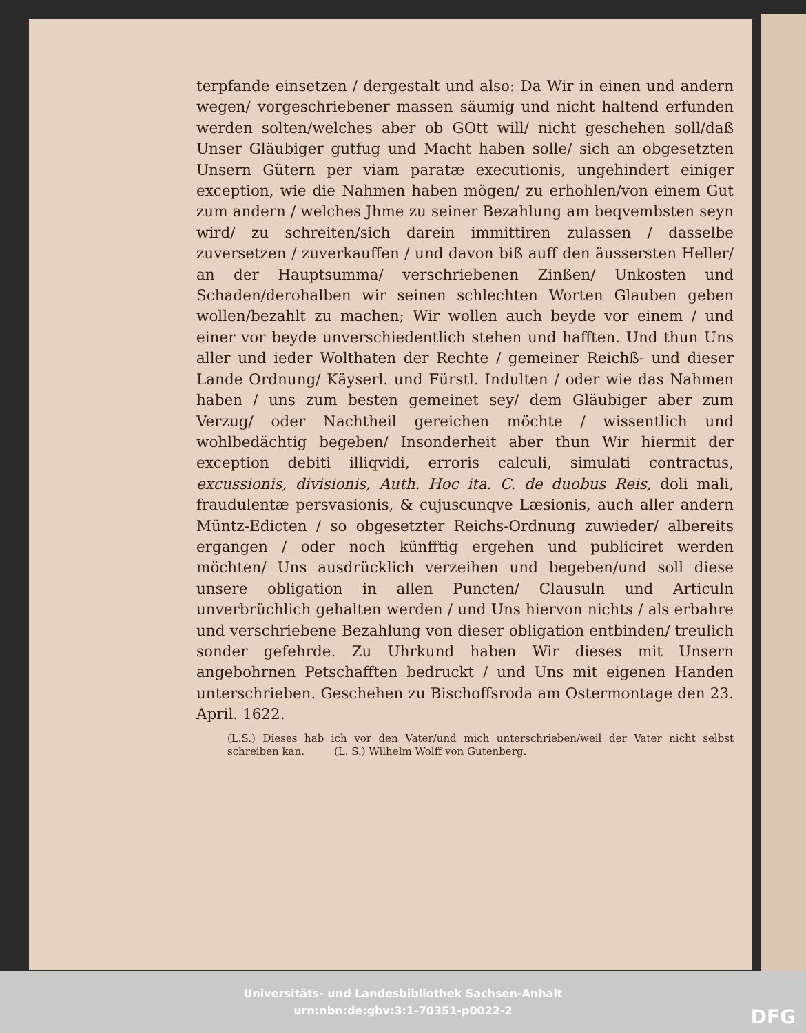terpfande einsetzen / dergestalt und also: Da Wir in einen und andern wegen/ vorgeschriebener massen säumig und nicht haltend erfunden werden solten/welches aber ob GOtt will/ nicht geschehen soll/daß Unser Gläubiger gutfug und Macht haben solle/ sich an obgesetzten Unsern Gütern per viam paratæ executionis, ungehindert einiger exception, wie die Nahmen haben mögen/ zu erhohlen/von einem Gut zum andern / welches Jhme zu seiner Bezahlung am beqvembsten seyn wird/ zu schreiten/sich darein immittiren zulassen / dasselbe zuversetzen / zuverkauffen / und davon biß auff den äussersten Heller/ an der Hauptsumma/ verschriebenen Zinßen/ Unkosten und Schaden/derohalben wir seinen schlechten Worten Glauben geben wollen/bezahlt zu machen; Wir wollen auch beyde vor einem / und einer vor beyde unverschiedentlich stehen und hafften. Und thun Uns aller und ieder Wolthaten der Rechte / gemeiner Reichß- und dieser Lande Ordnung/ Käyserl. und Fürstl. Indulten / oder wie das Nahmen haben / uns zum besten gemeinet sey/ dem Gläubiger aber zum Verzug/ oder Nachtheil gereichen möchte / wissentlich und wohlbedächtig begeben/ Insonderheit aber thun Wir hiermit der exception debiti illiqvidi, erroris calculi, simulati contractus, excussionis, divisionis, Auth. Hoc ita. C. de duobus Reis, doli mali, fraudulentæ persvasionis, & cujuscunqve Læsionis, auch aller andern Müntz-Edicten / so obgesetzter Reichs-Ordnung zuwieder/ albereits ergangen / oder noch künfftig ergehen und publiciret werden möchten/ Uns ausdrücklich verzeihen und begeben/und soll diese unsere obligation in allen Puncten/ Clausuln und Articuln unverbrüchlich gehalten werden / und Uns hiervon nichts / als erbahre und verschriebene Bezahlung von dieser obligation entbinden/ treulich sonder gefehrde. Zu Uhrkund haben Wir dieses mit Unsern angebohrnen Petschafften bedruckt / und Uns mit eigenen Handen unterschrieben. Geschehen zu Bischoffsroda am Ostermontage den 23. April. 1622.
(L.S.) Dieses hab ich vor den Vater/und mich unterschrieben/weil der Vater nicht selbst schreiben kan. (L. S.) Wilhelm Wolff von Gutenberg.
Universitäts- und Landesbibliothek Sachsen-Anhalt
urn:nbn:de:gbv:3:1-70351-p0022-2
DFG